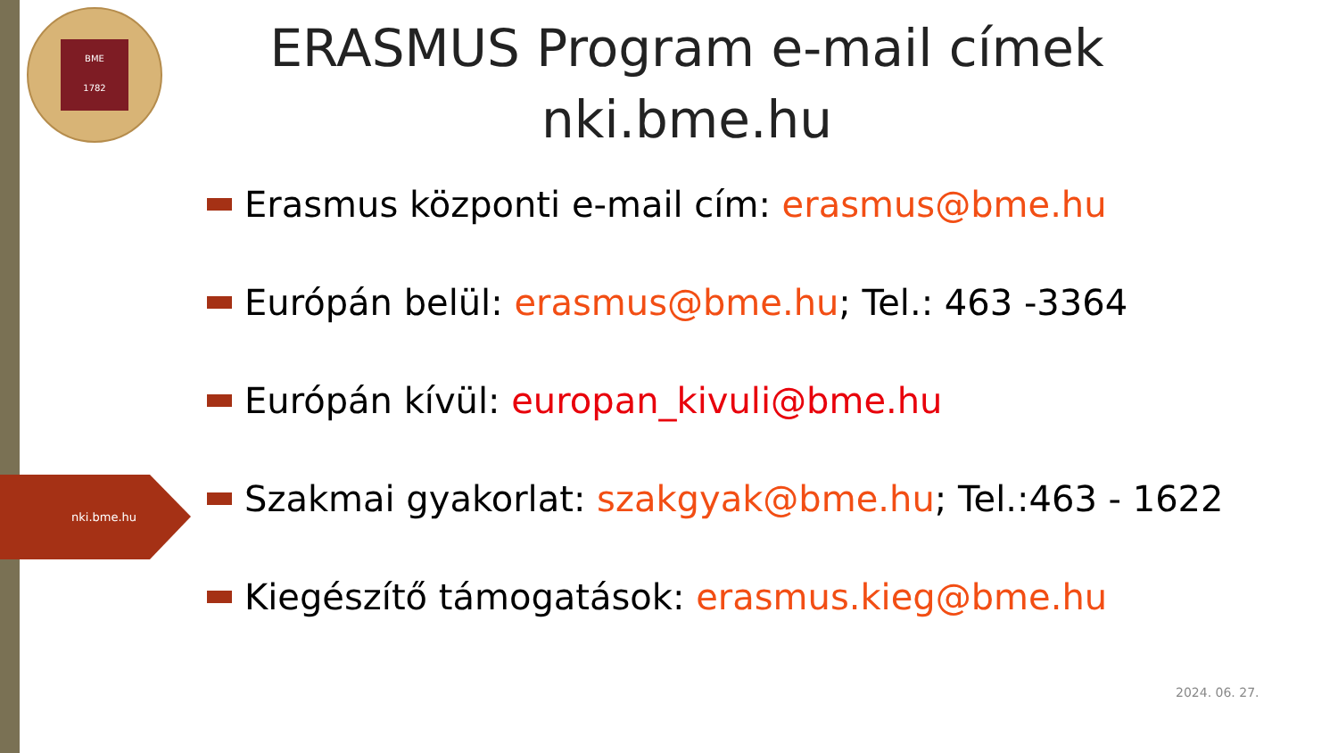BME
1782
nki.bme.hu
ERASMUS Program e-mail címek
nki.bme.hu
Erasmus központi e-mail cím: erasmus@bme.hu
Európán belül: erasmus@bme.hu; Tel.: 463 -3364
Európán kívül: europan_kivuli@bme.hu
Szakmai gyakorlat: szakgyak@bme.hu; Tel.:463 - 1622
Kiegészítő támogatások: erasmus.kieg@bme.hu
2024. 06. 27.